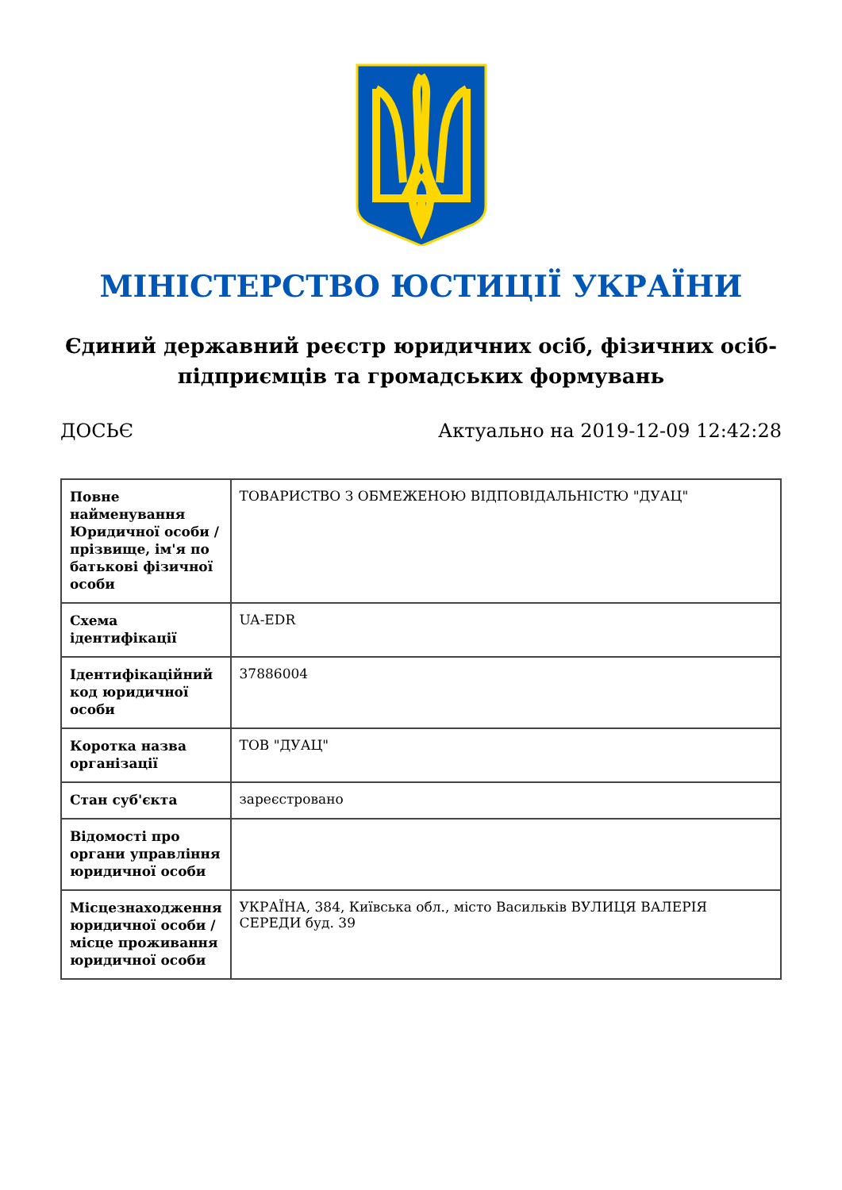МІНІСТЕРСТВО ЮСТИЦІЇ УКРАЇНИ
Єдиний державний реєстр юридичних осіб, фізичних осіб-підприємців та громадських формувань
ДОСЬЄ Актуально на 2019-12-09 12:42:28
| Повне найменування Юридичної особи / прізвище, ім'я по батькові фізичної особи | ТОВАРИСТВО З ОБМЕЖЕНОЮ ВІДПОВІДАЛЬНІСТЮ "ДУАЦ" |
| Схема ідентифікації | UA-EDR |
| Ідентифікаційний код юридичної особи | 37886004 |
| Коротка назва організації | ТОВ "ДУАЦ" |
| Стан суб'єкта | зареєстровано |
| Відомості про органи управління юридичної особи | |
| Місцезнаходження юридичної особи / місце проживання юридичної особи | УКРАЇНА, 384, Київська обл., місто Васильків ВУЛИЦЯ ВАЛЕРІЯ СЕРЕДИ буд. 39 |